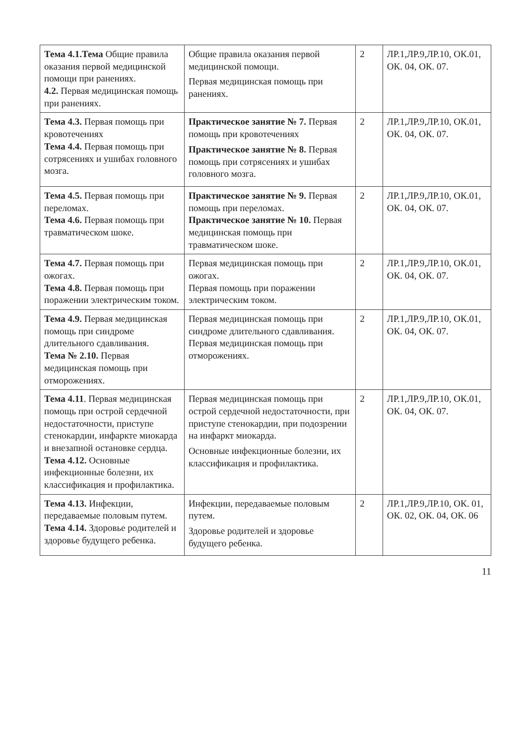| Тема 4.1.Тема Общие правила оказания первой медицинской помощи при ранениях. 4.2. Первая медицинская помощь при ранениях. | Общие правила оказания первой медицинской помощи. Первая медицинская помощь при ранениях. | 2 | ЛР.1,ЛР.9,ЛР.10, ОК.01, ОК. 04, ОК. 07. |
| Тема 4.3. Первая помощь при кровотечениях Тема 4.4. Первая помощь при сотрясениях и ушибах головного мозга. | Практическое занятие № 7. Первая помощь при кровотечениях Практическое занятие № 8. Первая помощь при сотрясениях и ушибах головного мозга. | 2 | ЛР.1,ЛР.9,ЛР.10, ОК.01, ОК. 04, ОК. 07. |
| Тема 4.5. Первая помощь при переломах. Тема 4.6. Первая помощь при травматическом шоке. | Практическое занятие № 9. Первая помощь при переломах. Практическое занятие № 10. Первая медицинская помощь при травматическом шоке. | 2 | ЛР.1,ЛР.9,ЛР.10, ОК.01, ОК. 04, ОК. 07. |
| Тема 4.7. Первая помощь при ожогах. Тема 4.8. Первая помощь при поражении электрическим током. | Первая медицинская помощь при ожогах. Первая помощь при поражении электрическим током. | 2 | ЛР.1,ЛР.9,ЛР.10, ОК.01, ОК. 04, ОК. 07. |
| Тема 4.9. Первая медицинская помощь при синдроме длительного сдавливания. Тема № 2.10. Первая медицинская помощь при отморожениях. | Первая медицинская помощь при синдроме длительного сдавливания. Первая медицинская помощь при отморожениях. | 2 | ЛР.1,ЛР.9,ЛР.10, ОК.01, ОК. 04, ОК. 07. |
| Тема 4.11 . Первая медицинская помощь при острой сердечной недостаточности, приступе стенокардии, инфаркте миокарда и внезапной остановке сердца. Тема 4.12. Основные инфекционные болезни, их классификация и профилактика. | Первая медицинская помощь при острой сердечной недостаточности, при приступе стенокардии, при подозрении на инфаркт миокарда. Основные инфекционные болезни, их классификация и профилактика. | 2 | ЛР.1,ЛР.9,ЛР.10, ОК.01, ОК. 04, ОК. 07. |
| Тема 4.13. Инфекции, передаваемые половым путем. Тема 4.14. Здоровье родителей и здоровье будущего ребенка. | Инфекции, передаваемые половым путем. Здоровье родителей и здоровье будущего ребенка. | 2 | ЛР.1,ЛР.9,ЛР.10, ОК. 01, ОК. 02, ОК. 04, ОК. 06 |
11